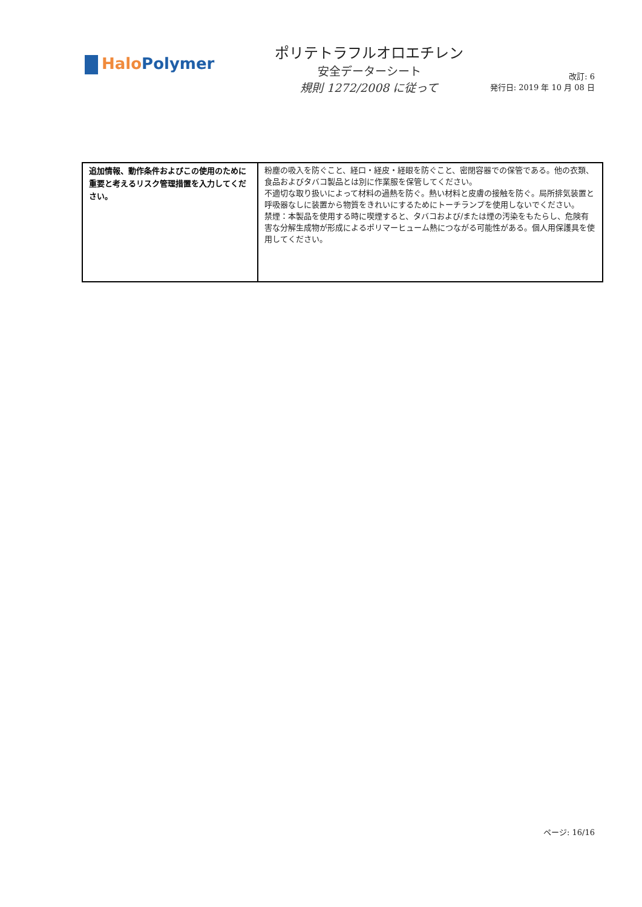Halo Polymer
ポリテトラフルオロエチレン
安全データーシート
規則 1272/2008 に従って
改訂: 6
発行日: 2019 年 10 月 08 日
| 追加情報、動作条件およびこの使用のために重要と考えるリスク管理措置を入力してください。 | 粉塵の吸入を防ぐこと、経口・経皮・経眼を防ぐこと、密閉容器での保管である。他の衣類、食品およびタバコ製品とは別に作業服を保管してください。 不適切な取り扱いによって材料の過熱を防ぐ。熱い材料と皮膚の接触を防ぐ。局所排気装置と呼吸器なしに装置から物質をきれいにするためにトーチランプを使用しないでください。 禁煙：本製品を使用する時に喫煙すると、タバコおよび/または煙の汚染をもたらし、危険有害な分解生成物が形成によるポリマーヒューム熱につながる可能性がある。個人用保護具を使用してください。 |
ページ: 16/16